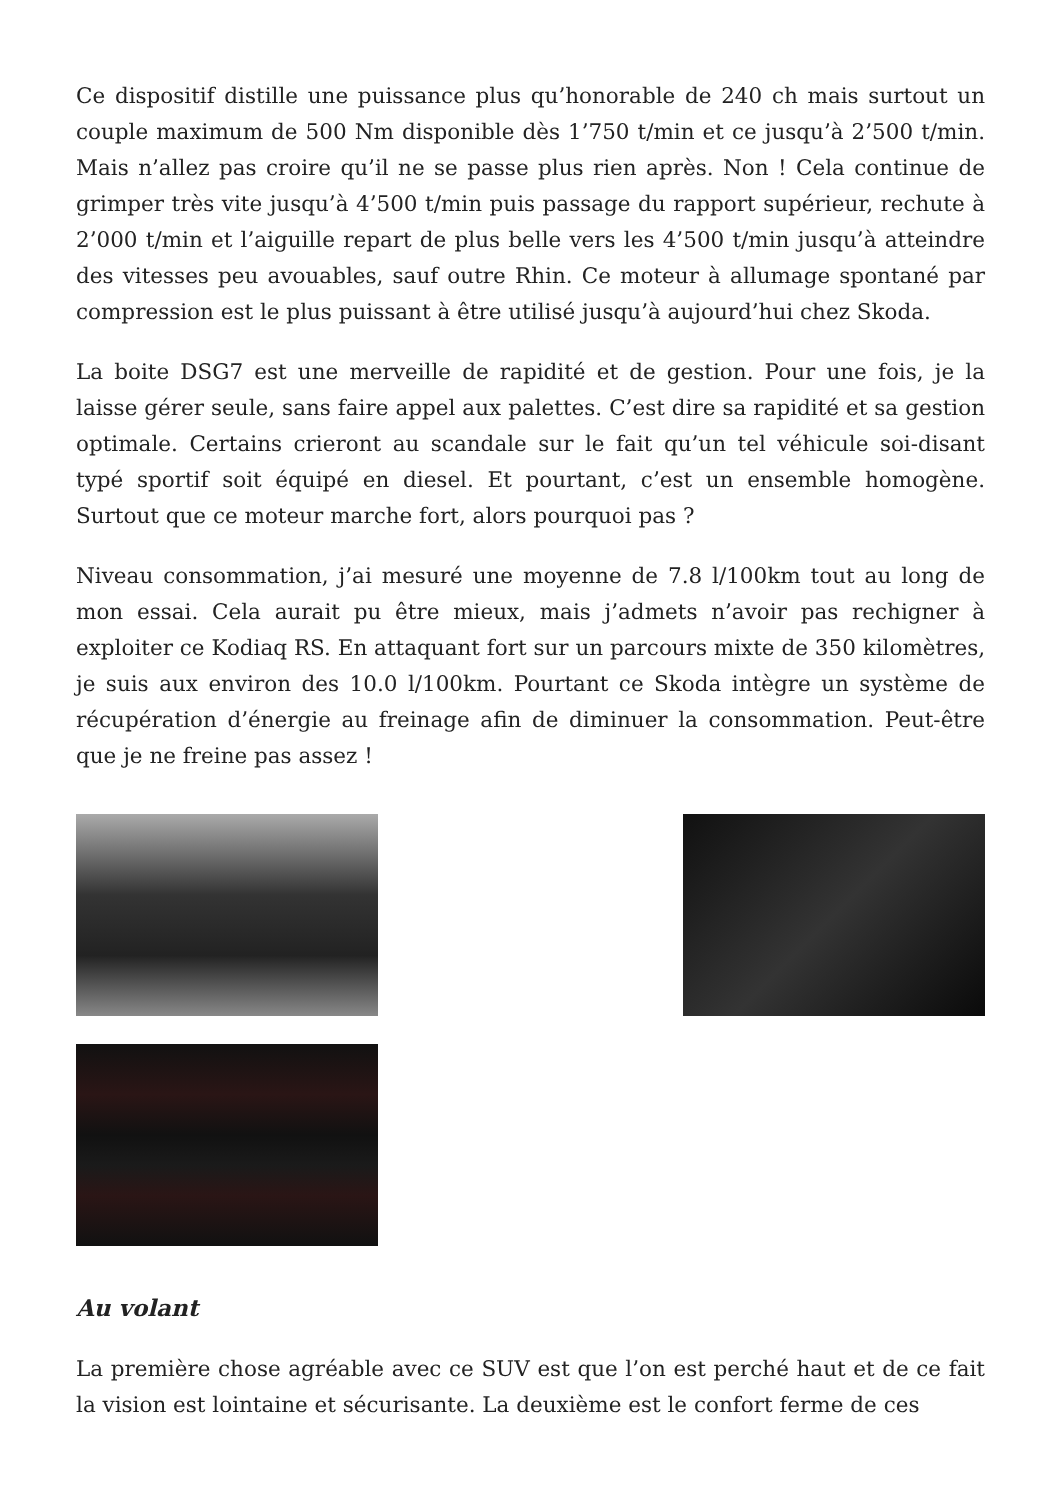Ce dispositif distille une puissance plus qu’honorable de 240 ch mais surtout un couple maximum de 500 Nm disponible dès 1’750 t/min et ce jusqu’à 2’500 t/min. Mais n’allez pas croire qu’il ne se passe plus rien après. Non ! Cela continue de grimper très vite jusqu’à 4’500 t/min puis passage du rapport supérieur, rechute à 2’000 t/min et l’aiguille repart de plus belle vers les 4’500 t/min jusqu’à atteindre des vitesses peu avouables, sauf outre Rhin. Ce moteur à allumage spontané par compression est le plus puissant à être utilisé jusqu’à aujourd’hui chez Skoda.
La boite DSG7 est une merveille de rapidité et de gestion. Pour une fois, je la laisse gérer seule, sans faire appel aux palettes. C’est dire sa rapidité et sa gestion optimale. Certains crieront au scandale sur le fait qu’un tel véhicule soi-disant typé sportif soit équipé en diesel. Et pourtant, c’est un ensemble homogène. Surtout que ce moteur marche fort, alors pourquoi pas ?
Niveau consommation, j’ai mesuré une moyenne de 7.8 l/100km tout au long de mon essai. Cela aurait pu être mieux, mais j’admets n’avoir pas rechigner à exploiter ce Kodiaq RS. En attaquant fort sur un parcours mixte de 350 kilomètres, je suis aux environ des 10.0 l/100km. Pourtant ce Skoda intègre un système de récupération d’énergie au freinage afin de diminuer la consommation. Peut-être que je ne freine pas assez !
Au volant
La première chose agréable avec ce SUV est que l’on est perché haut et de ce fait la vision est lointaine et sécurisante. La deuxième est le confort ferme de ces